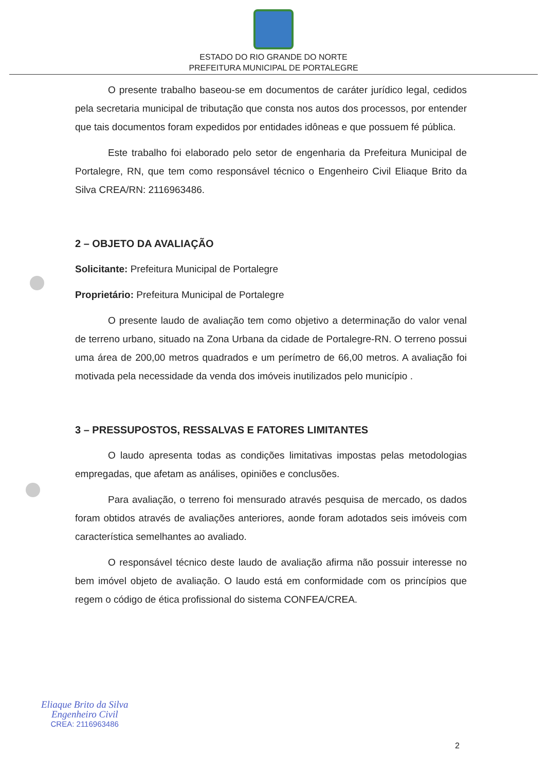ESTADO DO RIO GRANDE DO NORTE
PREFEITURA MUNICIPAL DE PORTALEGRE
O presente trabalho baseou-se em documentos de caráter jurídico legal, cedidos pela secretaria municipal de tributação que consta nos autos dos processos, por entender que tais documentos foram expedidos por entidades idôneas e que possuem fé pública.
Este trabalho foi elaborado pelo setor de engenharia da Prefeitura Municipal de Portalegre, RN, que tem como responsável técnico o Engenheiro Civil Eliaque Brito da Silva CREA/RN: 2116963486.
2 – OBJETO DA AVALIAÇÃO
Solicitante: Prefeitura Municipal de Portalegre
Proprietário: Prefeitura Municipal de Portalegre
O presente laudo de avaliação tem como objetivo a determinação do valor venal de terreno urbano, situado na Zona Urbana da cidade de Portalegre-RN. O terreno possui uma área de 200,00 metros quadrados e um perímetro de 66,00 metros. A avaliação foi motivada pela necessidade da venda dos imóveis inutilizados pelo município .
3 – PRESSUPOSTOS, RESSALVAS E FATORES LIMITANTES
O laudo apresenta todas as condições limitativas impostas pelas metodologias empregadas, que afetam as análises, opiniões e conclusões.
Para avaliação, o terreno foi mensurado através pesquisa de mercado, os dados foram obtidos através de avaliações anteriores, aonde foram adotados seis imóveis com característica semelhantes ao avaliado.
O responsável técnico deste laudo de avaliação afirma não possuir interesse no bem imóvel objeto de avaliação. O laudo está em conformidade com os princípios que regem o código de ética profissional do sistema CONFEA/CREA.
Eliaque Brito da Silva
Engenheiro Civil
CREA: 2116963486
2